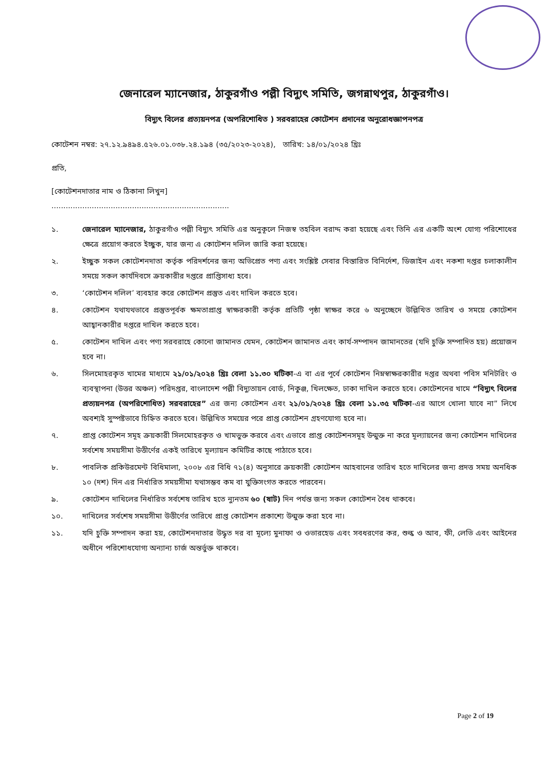জেনারেল ম্যানেজার, ঠাকুরগাঁও পল্লী বিদ্যুৎ সমিতি, জগন্নাথপুর, ঠাকুরগাঁও।
বিদ্যুৎ বিলের প্রত্যয়নপত্র (অপরিশোধিত ) সরবরাহের কোটেশন প্রদানের অনুরোধজ্ঞাপনপত্র
কোটেশন নম্বর: ২৭.১২.৯৪৯৪.৫২৬.০১.০৩৮.২৪.১৯৪ (৩৫/২০২৩-২০২৪), তারিখ: ১৪/০১/২০২৪ খ্রিঃ
প্রতি,
[কোটেশনদাতার নাম ও ঠিকানা লিখুন]
...........................................................................
১. জেনারেল ম্যানেজার, ঠাকুরগাঁও পল্লী বিদ্যুৎ সমিতি এর অনুকূলে নিজস্ব তহবিল বরাদ্দ করা হয়েছে এবং তিনি এর একটি অংশ যোগ্য পরিশোধের ক্ষেত্রে প্রয়োগ করতে ইচ্ছুক, যার জন্য এ কোটেশন দলিল জারি করা হয়েছে।
২. ইচ্ছুক সকল কোটেশনদাতা কর্তৃক পরিদর্শনের জন্য অভিপ্রেত পণ্য এবং সংশ্লিষ্ট সেবার বিস্তারিত বিনির্দেশ, ডিজাইন এবং নকশা দপ্তর চলাকালীন সময়ে সকল কার্যদিবসে ক্রয়কারীর দপ্তরে প্রাপ্তিসাধ্য হবে।
৩. ‘কোটেশন দলিল’ ব্যবহার করে কোটেশন প্রস্তুত এবং দাখিল করতে হবে।
৪. কোটেশন যথাযথভাবে প্রস্তুতপূর্বক ক্ষমতাপ্রাপ্ত স্বাক্ষরকারী কর্তৃক প্রতিটি পৃষ্ঠা স্বাক্ষর করে ৬ অনুচ্ছেদে উল্লিখিত তারিখ ও সময়ে কোটেশন আহ্বানকারীর দপ্তরে দাখিল করতে হবে।
৫. কোটেশন দাখিল এবং পণ্য সরবরাহে কোনো জামানত যেমন, কোটেশন জামানত এবং কার্য-সম্পাদন জামানতের (যদি চুক্তি সম্পাদিত হয়) প্রয়োজন হবে না।
৬. সিলমোহরকৃত খামের মাধ্যমে ২১/০১/২০২৪ খ্রিঃ বেলা ১১.৩০ ঘটিকা-এ বা এর পূর্বে কোটেশন নিম্নস্বাক্ষরকারীর দপ্তর অথবা পবিস মনিটরিং ও ব্যবস্থাপনা (উত্তর অঞ্চল) পরিদপ্তর, বাংলাদেশ পল্লী বিদ্যুতায়ন বোর্ড, নিকুঞ্জ, খিলক্ষেত, ঢাকা দাখিল করতে হবে। কোটেশনের খামে “বিদ্যুৎ বিলের প্রত্যয়নপত্র (অপরিশোধিত) সরবরাহের” এর জন্য কোটেশন এবং ২১/০১/২০২৪ খ্রিঃ বেলা ১১.৩৫ ঘটিকা-এর আগে খোলা যাবে না” লিখে অবশ্যই সুস্পষ্টভাবে চিহ্নিত করতে হবে। উল্লিখিত সময়ের পরে প্রাপ্ত কোটেশন গ্রহণযোগ্য হবে না।
৭. প্রাপ্ত কোটেশন সমূহ ক্রয়কারী সিলমোহরকৃত ও খামভুক্ত করবে এবং এভাবে প্রাপ্ত কোটেশনসমূহ উন্মুক্ত না করে মূল্যায়নের জন্য কোটেশন দাখিলের সর্বশেষ সময়সীমা উত্তীর্ণের একই তারিখে মূল্যায়ন কমিটির কাছে পাঠাতে হবে।
৮. পাবলিক প্রকিউরমেন্ট বিধিমালা, ২০০৮ এর বিধি ৭১(৪) অনুসারে ক্রয়কারী কোটেশন আহবানের তারিখ হতে দাখিলের জন্য প্রদত্ত সময় অনধিক ১০ (দশ) দিন এর নির্ধারিত সময়সীমা যথাসম্ভব কম বা যুক্তিসংগত করতে পারবেন।
৯. কোটেশন দাখিলের নির্ধারিত সর্বশেষ তারিখ হতে ন্যুনতম ৬০ (ষাট) দিন পর্যন্ত জন্য সকল কোটেশন বৈধ থাকবে।
১০. দাখিলের সর্বশেষ সময়সীমা উত্তীর্ণের তারিখে প্রাপ্ত কোটেশন প্রকাশ্যে উন্মুক্ত করা হবে না।
১১. যদি চুক্তি সম্পাদন করা হয়, কোটেশনদাতার উদ্ধৃত দর বা মূল্যে মুনাফা ও ওভারহেড এবং সবধরণের কর, শুল্ক ও আব, ফী, লেভি এবং আইনের অধীনে পরিশোধযোগ্য অন্যান্য চার্জ অন্তর্ভুক্ত থাকবে।
Page 2 of 19